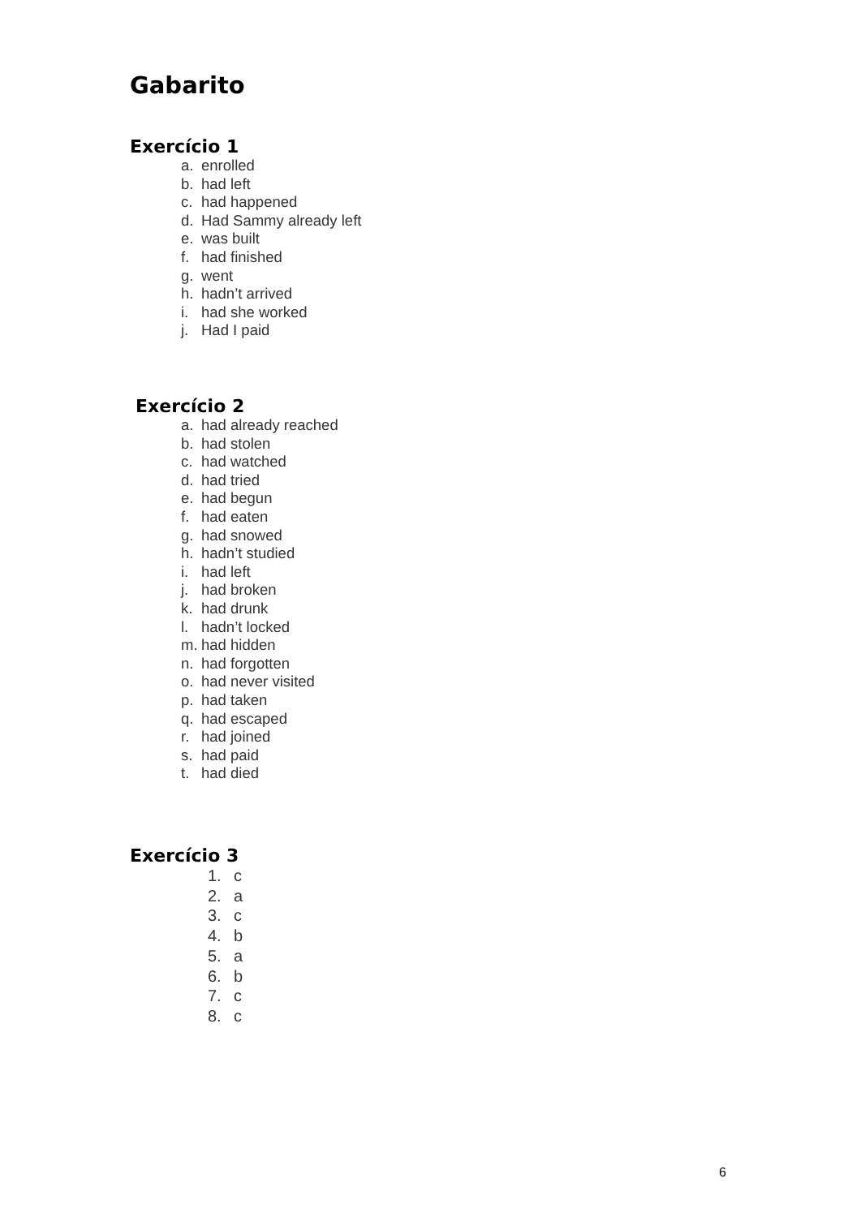Gabarito
Exercício 1
a. enrolled
b. had left
c. had happened
d. Had Sammy already left
e. was built
f. had finished
g. went
h. hadn’t arrived
i. had she worked
j. Had I paid
Exercício 2
a. had already reached
b. had stolen
c. had watched
d. had tried
e. had begun
f. had eaten
g. had snowed
h. hadn’t studied
i. had left
j. had broken
k. had drunk
l. hadn’t locked
m. had hidden
n. had forgotten
o. had never visited
p. had taken
q. had escaped
r. had joined
s. had paid
t. had died
Exercício 3
1. c
2. a
3. c
4. b
5. a
6. b
7. c
8. c
6